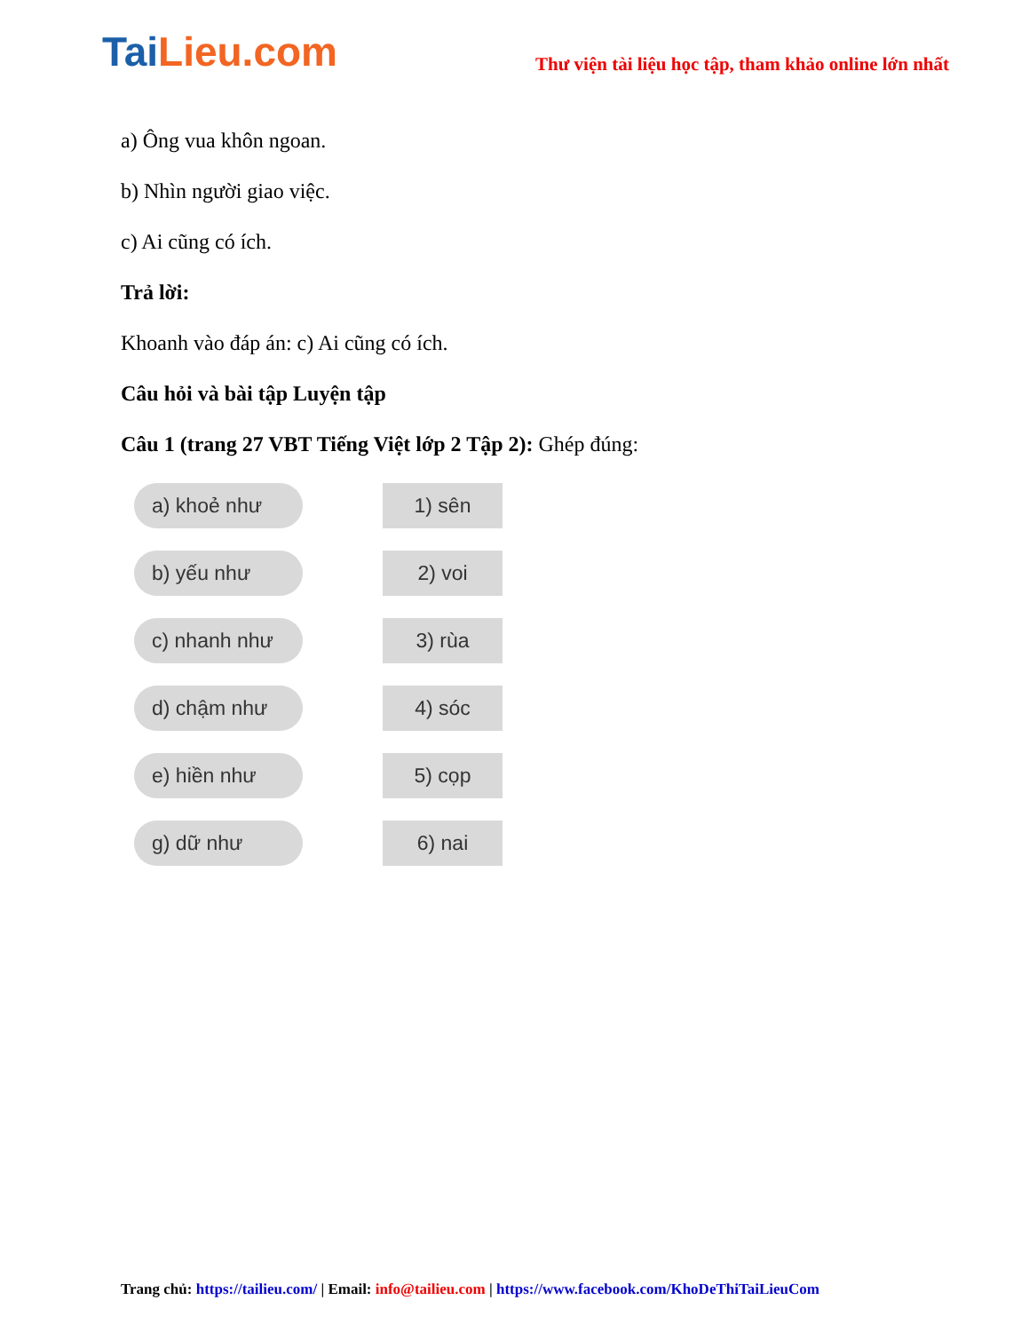TaiLieu.com
Thư viện tài liệu học tập, tham khảo online lớn nhất
a) Ông vua khôn ngoan.
b) Nhìn người giao việc.
c) Ai cũng có ích.
Trả lời:
Khoanh vào đáp án: c) Ai cũng có ích.
Câu hỏi và bài tập Luyện tập
Câu 1 (trang 27 VBT Tiếng Việt lớp 2 Tập 2): Ghép đúng:
a) khoẻ như
1) sên
b) yếu như
2) voi
c) nhanh như
3) rùa
d) chậm như
4) sóc
e) hiền như
5) cọp
g) dữ như
6) nai
Trang chủ: https://tailieu.com/ | Email: info@tailieu.com | https://www.facebook.com/KhoDeThiTaiLieuCom